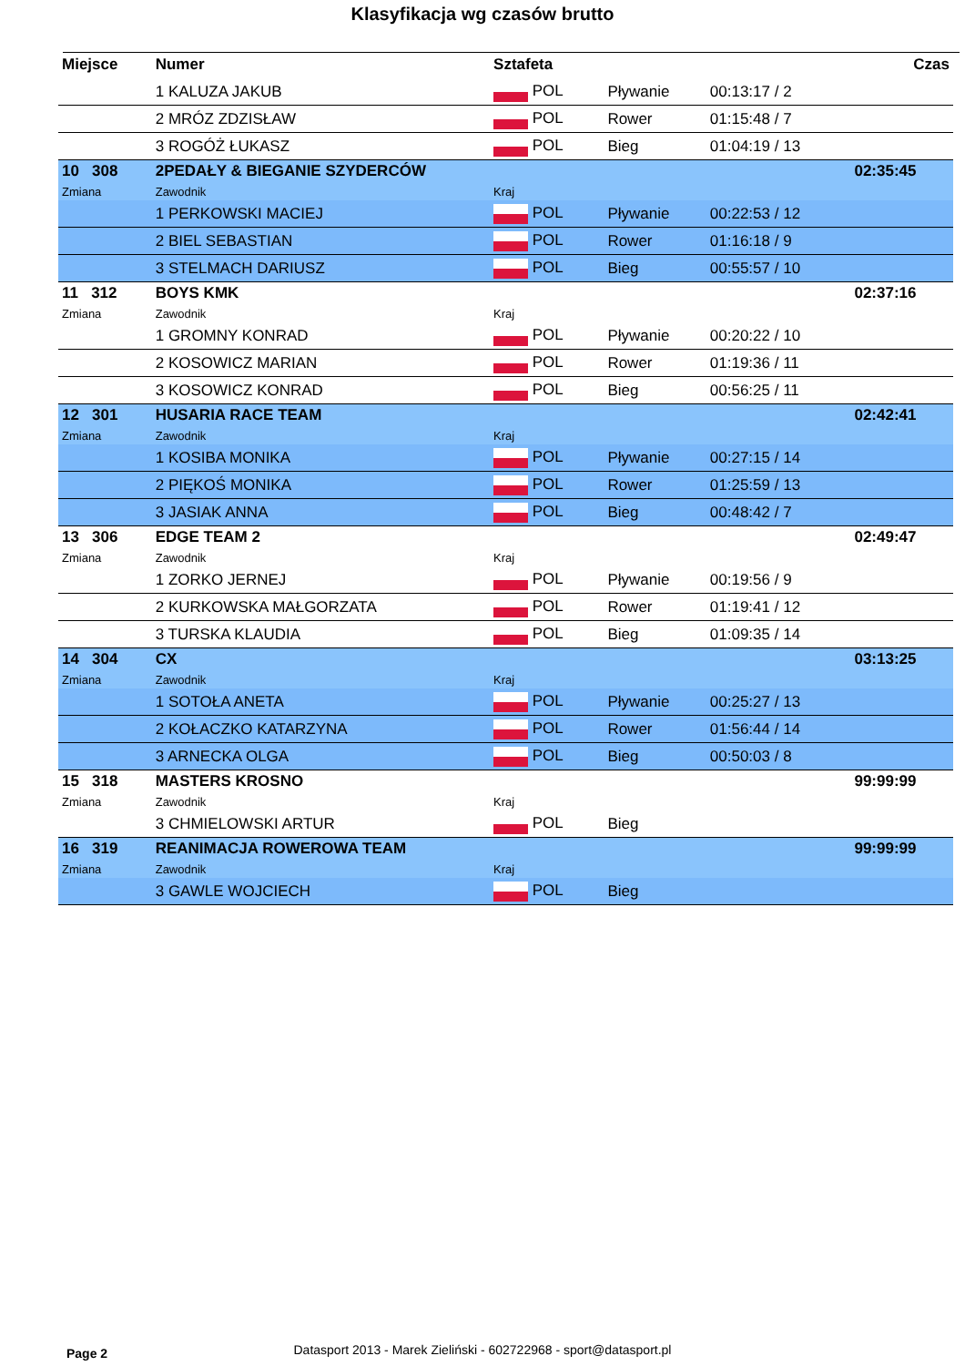Klasyfikacja wg czasów brutto
| Miejsce | Numer | Sztafeta | | | Czas |
| --- | --- | --- | --- | --- | --- |
| | 1 KALUZA JAKUB | POL | Pływanie | 00:13:17 / 2 | |
| | 2 MRÓZ ZDZISŁAW | POL | Rower | 01:15:48 / 7 | |
| | 3 ROGÓŻ ŁUKASZ | POL | Bieg | 01:04:19 / 13 | |
| 10 308 | 2PEDAŁY & BIEGANIE SZYDERCÓW | | | | 02:35:45 |
| Zmiana | Zawodnik | Kraj | | | |
| | 1 PERKOWSKI MACIEJ | POL | Pływanie | 00:22:53 / 12 | |
| | 2 BIEL SEBASTIAN | POL | Rower | 01:16:18 / 9 | |
| | 3 STELMACH DARIUSZ | POL | Bieg | 00:55:57 / 10 | |
| 11 312 | BOYS KMK | | | | 02:37:16 |
| Zmiana | Zawodnik | Kraj | | | |
| | 1 GROMNY KONRAD | POL | Pływanie | 00:20:22 / 10 | |
| | 2 KOSOWICZ MARIAN | POL | Rower | 01:19:36 / 11 | |
| | 3 KOSOWICZ KONRAD | POL | Bieg | 00:56:25 / 11 | |
| 12 301 | HUSARIA RACE TEAM | | | | 02:42:41 |
| Zmiana | Zawodnik | Kraj | | | |
| | 1 KOSIBA MONIKA | POL | Pływanie | 00:27:15 / 14 | |
| | 2 PIĘKOŚ MONIKA | POL | Rower | 01:25:59 / 13 | |
| | 3 JASIAK ANNA | POL | Bieg | 00:48:42 / 7 | |
| 13 306 | EDGE TEAM 2 | | | | 02:49:47 |
| Zmiana | Zawodnik | Kraj | | | |
| | 1 ZORKO JERNEJ | POL | Pływanie | 00:19:56 / 9 | |
| | 2 KURKOWSKA MAŁGORZATA | POL | Rower | 01:19:41 / 12 | |
| | 3 TURSKA KLAUDIA | POL | Bieg | 01:09:35 / 14 | |
| 14 304 | CX | | | | 03:13:25 |
| Zmiana | Zawodnik | Kraj | | | |
| | 1 SOTOŁA ANETA | POL | Pływanie | 00:25:27 / 13 | |
| | 2 KOŁACZKO KATARZYNA | POL | Rower | 01:56:44 / 14 | |
| | 3 ARNECKA OLGA | POL | Bieg | 00:50:03 / 8 | |
| 15 318 | MASTERS KROSNO | | | | 99:99:99 |
| Zmiana | Zawodnik | Kraj | | | |
| | 3 CHMIELOWSKI ARTUR | POL | Bieg | | |
| 16 319 | REANIMACJA ROWEROWA TEAM | | | | 99:99:99 |
| Zmiana | Zawodnik | Kraj | | | |
| | 3 GAWLE WOJCIECH | POL | Bieg | | |
Page 2
Datasport 2013 - Marek Zieliński - 602722968 - sport@datasport.pl